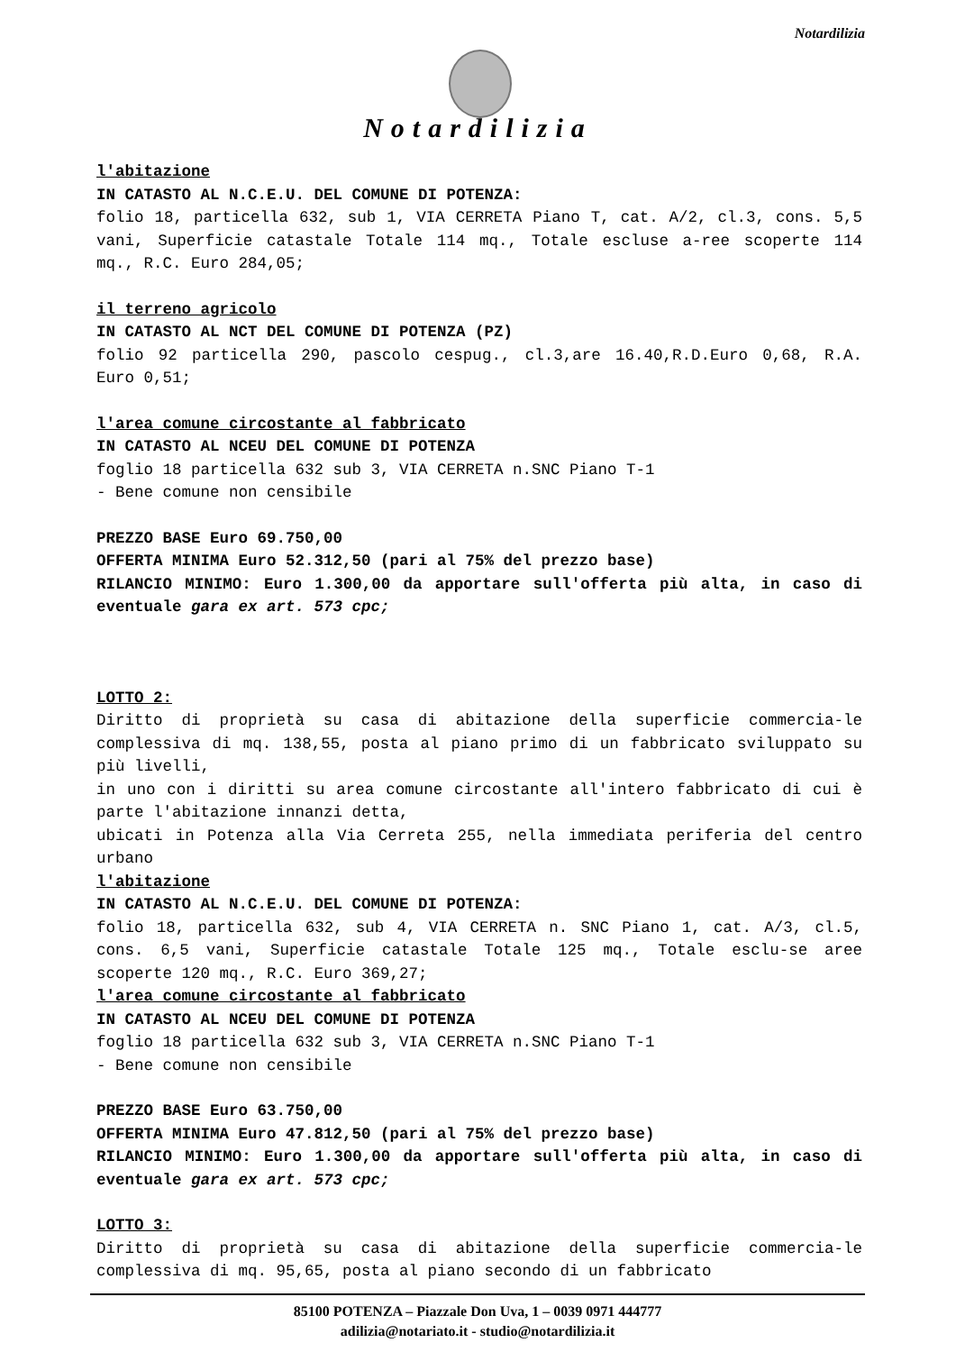Notardilizia
Notardilizia
l'abitazione
IN CATASTO AL N.C.E.U. DEL COMUNE DI POTENZA:
folio 18, particella 632, sub 1, VIA CERRETA Piano T, cat. A/2, cl.3, cons. 5,5 vani, Superficie catastale Totale 114 mq., Totale escluse a-ree scoperte 114 mq., R.C. Euro 284,05;
il terreno agricolo
IN CATASTO AL NCT DEL COMUNE DI POTENZA (PZ)
folio 92 particella 290, pascolo cespug., cl.3,are 16.40,R.D.Euro 0,68, R.A. Euro 0,51;
l'area comune circostante al fabbricato
IN CATASTO AL NCEU DEL COMUNE DI POTENZA
foglio 18 particella 632 sub 3, VIA CERRETA n.SNC Piano T-1
- Bene comune non censibile
PREZZO BASE Euro 69.750,00
OFFERTA MINIMA Euro 52.312,50 (pari al 75% del prezzo base)
RILANCIO MINIMO: Euro 1.300,00 da apportare sull'offerta più alta, in caso di eventuale gara ex art. 573 cpc;
LOTTO 2:
Diritto di proprietà su casa di abitazione della superficie commercia-le complessiva di mq. 138,55, posta al piano primo di un fabbricato sviluppato su più livelli,
in uno con i diritti su area comune circostante all'intero fabbricato di cui è parte l'abitazione innanzi detta,
ubicati in Potenza alla Via Cerreta 255, nella immediata periferia del centro urbano
l'abitazione
IN CATASTO AL N.C.E.U. DEL COMUNE DI POTENZA:
folio 18, particella 632, sub 4, VIA CERRETA n. SNC Piano 1, cat. A/3, cl.5, cons. 6,5 vani, Superficie catastale Totale 125 mq., Totale esclu-se aree scoperte 120 mq., R.C. Euro 369,27;
l'area comune circostante al fabbricato
IN CATASTO AL NCEU DEL COMUNE DI POTENZA
foglio 18 particella 632 sub 3, VIA CERRETA n.SNC Piano T-1
- Bene comune non censibile
PREZZO BASE Euro 63.750,00
OFFERTA MINIMA Euro 47.812,50 (pari al 75% del prezzo base)
RILANCIO MINIMO: Euro 1.300,00 da apportare sull'offerta più alta, in caso di eventuale gara ex art. 573 cpc;
LOTTO 3:
Diritto di proprietà su casa di abitazione della superficie commercia-le complessiva di mq. 95,65, posta al piano secondo di un fabbricato
85100 POTENZA – Piazzale Don Uva, 1 – 0039 0971 444777
adilizia@notariato.it - studio@notardilizia.it